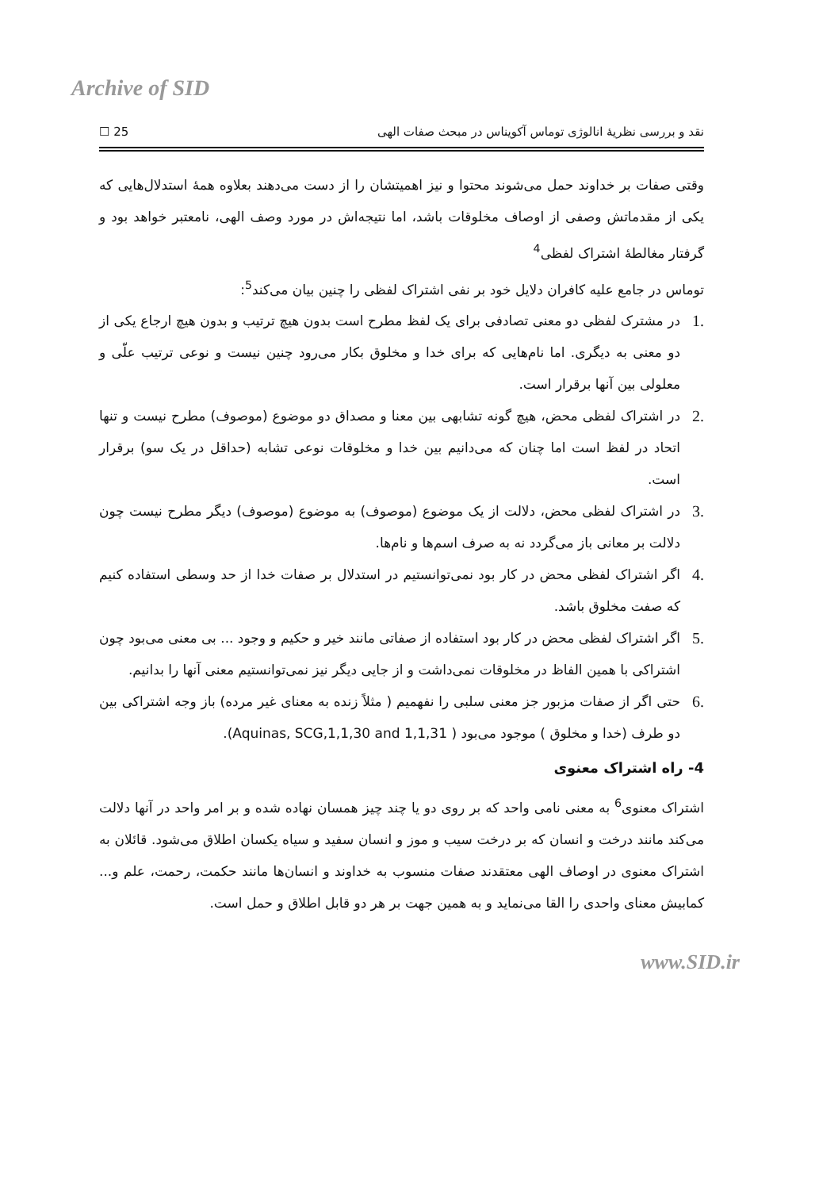Archive of SID
نقد و بررسی نظریهٔ انالوژی توماس آکویناس در مبحث صفات الهی 25 ☐
وقتی صفات بر خداوند حمل می‌شوند محتوا و نیز اهمیتشان را از دست می‌دهند بعلاوه همهٔ استدلال‌هایی که یکی از مقدماتش وصفی از اوصاف مخلوقات باشد، اما نتیجه‌اش در مورد وصف الهی، نامعتبر خواهد بود و گرفتار مغالطهٔ اشتراک لفظی<sup>4</sup>
توماس در جامع علیه کافران دلایل خود بر نفی اشتراک لفظی را چنین بیان می‌کند<sup>5</sup>:
.1 در مشترک لفظی دو معنی تصادفی برای یک لفظ مطرح است بدون هیچ ترتیب و بدون هیچ ارجاع یکی از دو معنی به دیگری. اما نام‌هایی که برای خدا و مخلوق بکار می‌رود چنین نیست و نوعی ترتیب علّی و معلولی بین آنها برقرار است.
.2 در اشتراک لفظی محض، هیچ گونه تشابهی بین معنا و مصداق دو موضوع (موصوف) مطرح نیست و تنها اتحاد در لفظ است اما چنان که می‌دانیم بین خدا و مخلوقات نوعی تشابه (حداقل در یک سو) برقرار است.
.3 در اشتراک لفظی محض، دلالت از یک موضوع (موصوف) به موضوع (موصوف) دیگر مطرح نیست چون دلالت بر معانی باز می‌گردد نه به صرف اسم‌ها و نام‌ها.
.4 اگر اشتراک لفظی محض در کار بود نمی‌توانستیم در استدلال بر صفات خدا از حد وسطی استفاده کنیم که صفت مخلوق باشد.
.5 اگر اشتراک لفظی محض در کار بود استفاده از صفاتی مانند خیر و حکیم و وجود ... بی معنی می‌بود چون اشتراکی با همین الفاظ در مخلوقات نمی‌داشت و از جایی دیگر نیز نمی‌توانستیم معنی آنها را بدانیم.
.6 حتی اگر از صفات مزبور جز معنی سلبی را نفهمیم ( مثلاً زنده به معنای غیر مرده) باز وجه اشتراکی بین دو طرف (خدا و مخلوق ) موجود می‌بود ( Aquinas, SCG,1,1,30 and 1,1,31).
4- راه اشتراک معنوی
اشتراک معنوی<sup>6</sup> به معنی نامی واحد که بر روی دو یا چند چیز همسان نهاده شده و بر امر واحد در آنها دلالت می‌کند مانند درخت و انسان که بر درخت سیب و موز و انسان سفید و سیاه یکسان اطلاق می‌شود. قائلان به اشتراک معنوی در اوصاف الهی معتقدند صفات منسوب به خداوند و انسان‌ها مانند حکمت، رحمت، علم و... کمابیش معنای واحدی را القا می‌نماید و به همین جهت بر هر دو قابل اطلاق و حمل است.
www.SID.ir